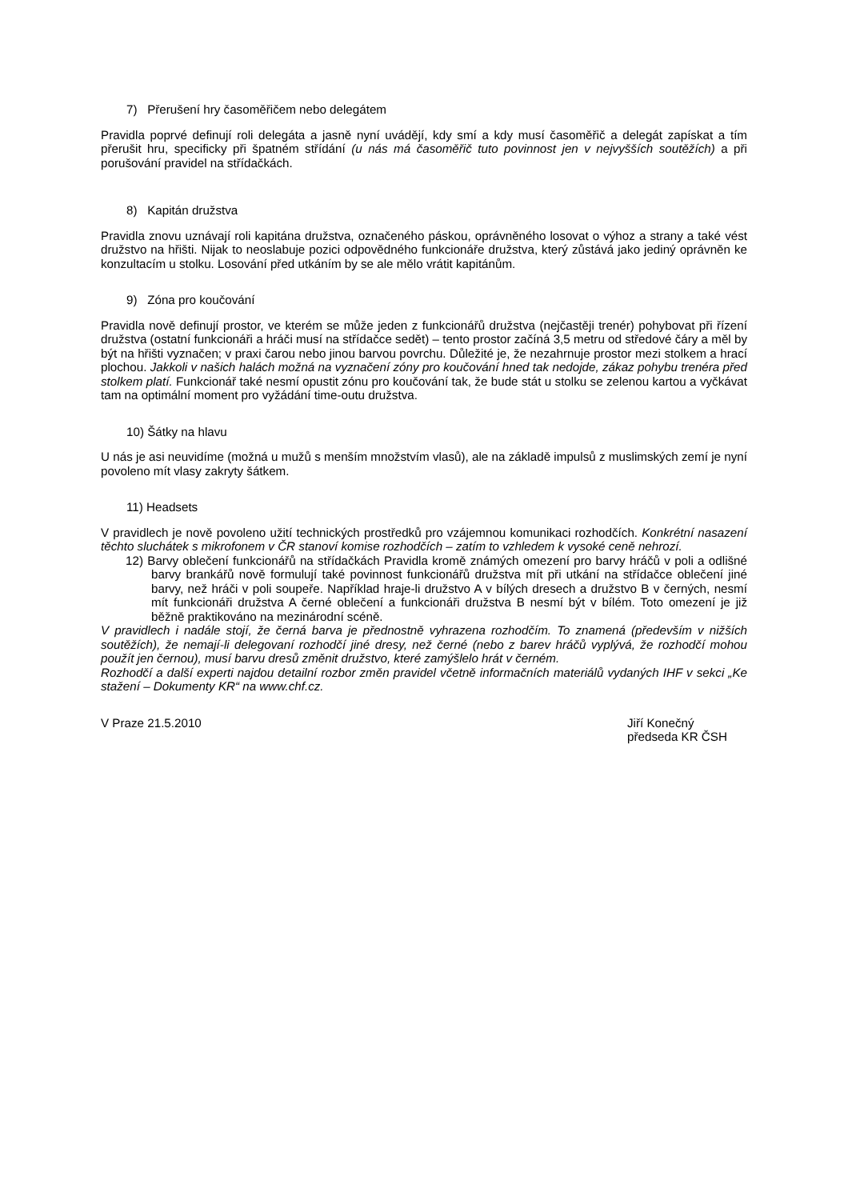7) Přerušení hry časoměřičem nebo delegátem
Pravidla poprvé definují roli delegáta a jasně nyní uvádějí, kdy smí a kdy musí časoměřič a delegát zapískat a tím přerušit hru, specificky při špatném střídání (u nás má časoměřič tuto povinnost jen v nejvyšších soutěžích) a při porušování pravidel na střídačkách.
8) Kapitán družstva
Pravidla znovu uznávají roli kapitána družstva, označeného páskou, oprávněného losovat o výhoz a strany a také vést družstvo na hřišti. Nijak to neoslabuje pozici odpovědného funkcionáře družstva, který zůstává jako jediný oprávněn ke konzultacím u stolku. Losování před utkáním by se ale mělo vrátit kapitánům.
9) Zóna pro koučování
Pravidla nově definují prostor, ve kterém se může jeden z funkcionářů družstva (nejčastěji trenér) pohybovat při řízení družstva (ostatní funkcionáři a hráči musí na střídačce sedět) – tento prostor začíná 3,5 metru od středové čáry a měl by být na hřišti vyznačen; v praxi čarou nebo jinou barvou povrchu. Důležité je, že nezahrnuje prostor mezi stolkem a hrací plochou. Jakkoli v našich halách možná na vyznačení zóny pro koučování hned tak nedojde, zákaz pohybu trenéra před stolkem platí. Funkcionář také nesmí opustit zónu pro koučování tak, že bude stát u stolku se zelenou kartou a vyčkávat tam na optimální moment pro vyžádání time-outu družstva.
10) Šátky na hlavu
U nás je asi neuvidíme (možná u mužů s menším množstvím vlasů), ale na základě impulsů z muslimských zemí je nyní povoleno mít vlasy zakryty šátkem.
11) Headsets
V pravidlech je nově povoleno užití technických prostředků pro vzájemnou komunikaci rozhodčích. Konkrétní nasazení těchto sluchátek s mikrofonem v ČR stanoví komise rozhodčích – zatím to vzhledem k vysoké ceně nehrozí.
12) Barvy oblečení funkcionářů na střídačkách Pravidla kromě známých omezení pro barvy hráčů v poli a odlišné barvy brankářů nově formulují také povinnost funkcionářů družstva mít při utkání na střídačce oblečení jiné barvy, než hráči v poli soupeře. Například hraje-li družstvo A v bílých dresech a družstvo B v černých, nesmí mít funkcionáři družstva A černé oblečení a funkcionáři družstva B nesmí být v bílém. Toto omezení je již běžně praktikováno na mezinárodní scéně.
V pravidlech i nadále stojí, že černá barva je přednostně vyhrazena rozhodčím. To znamená (především v nižších soutěžích), že nemají-li delegovaní rozhodčí jiné dresy, než černé (nebo z barev hráčů vyplývá, že rozhodčí mohou použít jen černou), musí barvu dresů změnit družstvo, které zamýšlelo hrát v černém.
Rozhodčí a další experti najdou detailní rozbor změn pravidel včetně informačních materiálů vydaných IHF v sekci „Ke stažení – Dokumenty KR“ na www.chf.cz.
V Praze 21.5.2010 Jiří Konečný
předseda KR ČSH